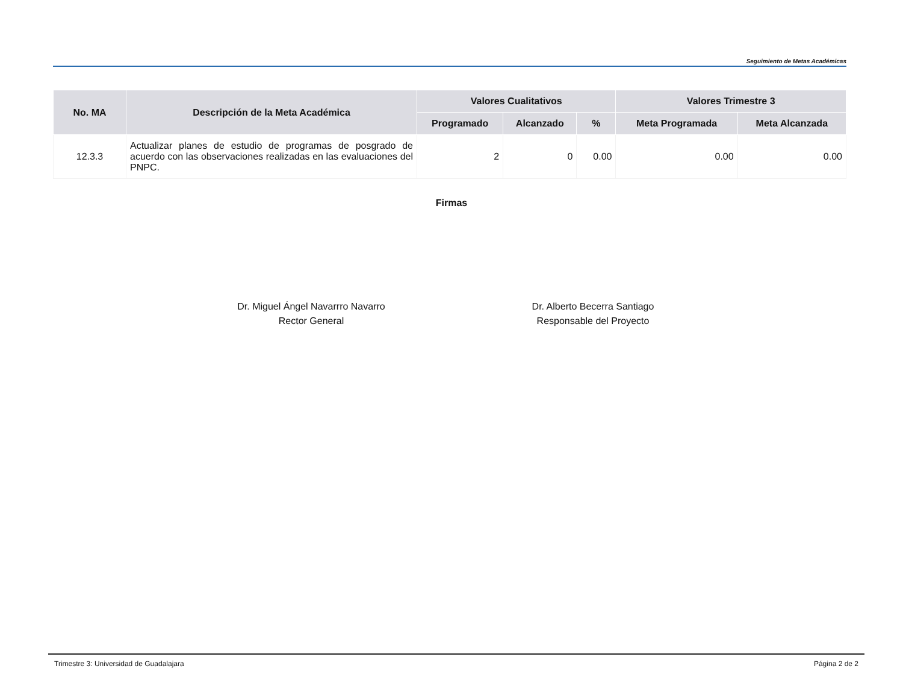Seguimiento de Metas Académicas
| No. MA | Descripción de la Meta Académica | Valores Cualitativos | | | Valores Trimestre 3 | |
| --- | --- | --- | --- | --- | --- | --- |
| | | Programado | Alcanzado | % | Meta Programada | Meta Alcanzada |
| 12.3.3 | Actualizar planes de estudio de programas de posgrado de acuerdo con las observaciones realizadas en las evaluaciones del PNPC. | 2 | 0 | 0.00 | 0.00 | 0.00 |
Firmas
Dr. Miguel Ángel Navarrro Navarro
Rector General
Dr. Alberto Becerra Santiago
Responsable del Proyecto
Trimestre 3: Universidad de Guadalajara Página 2 de 2